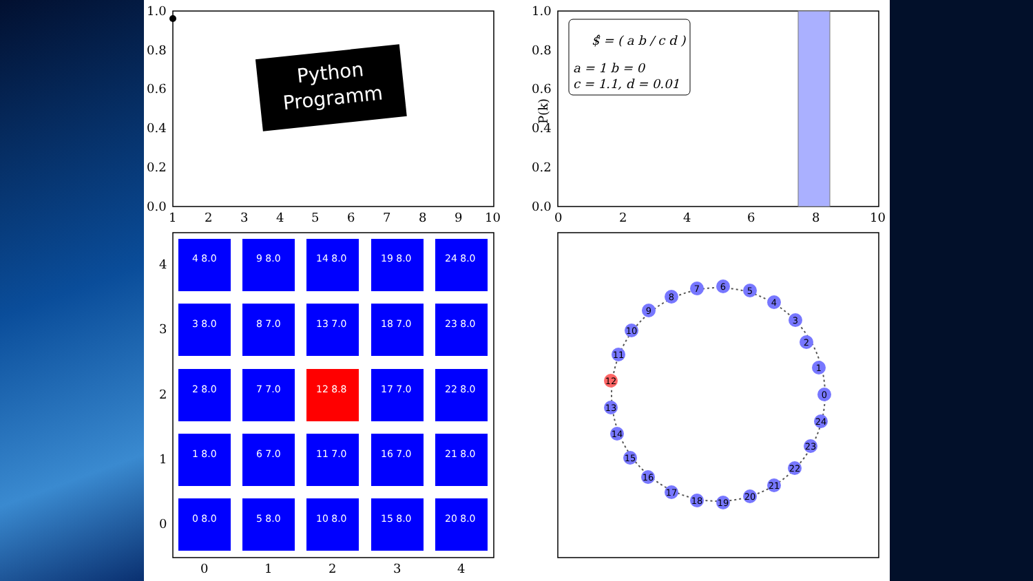1.0
0.8
0.6
0.4
0.2
0.0
1
2
3
4
5
6
7
8
9
10
Python
Programm
1.0
0.8
0.6
0.4
0.2
0.0
P(k)
0
2
4
6
8
10
$̂ = ( a b / c d )
a = 1 b = 0
c = 1.1, d = 0.01
4 8.0
9 8.0
14 8.0
19 8.0
24 8.0
3 8.0
8 7.0
13 7.0
18 7.0
23 8.0
2 8.0
7 7.0
12 8.8
17 7.0
22 8.0
1 8.0
6 7.0
11 7.0
16 7.0
21 8.0
0 8.0
5 8.0
10 8.0
15 8.0
20 8.0
4
3
2
1
0
0
1
2
3
4
0
1
2
3
4
5
6
7
8
9
10
11
12
13
14
15
16
17
18
19
20
21
22
23
24